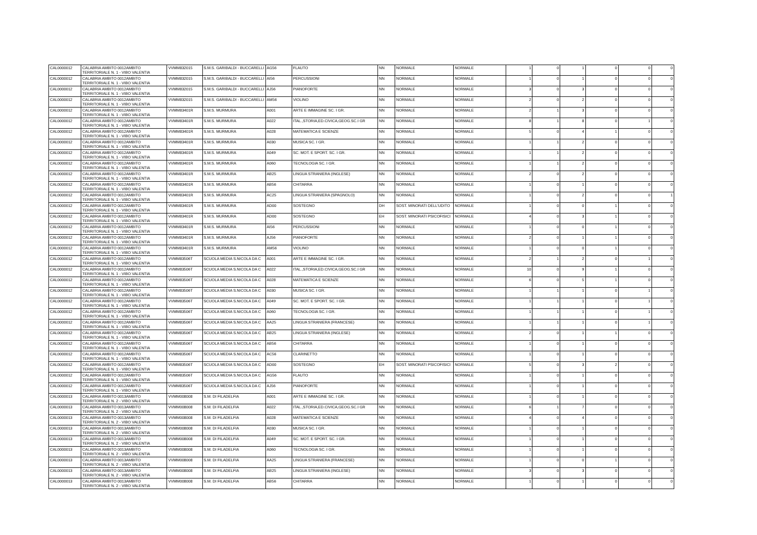| CAL0000012 | CALABRIA AMBITO 0012AMBITO TERRITORIALE N. 1 - VIBO VALENTIA | VVMM832015 | S.M.S. GARIBALDI - BUCCARELLI | AG56 | FLAUTO | NN | NORMALE | NORMALE | 1 | 0 | 1 | 0 | 0 | 0 |
| CAL0000012 | CALABRIA AMBITO 0012AMBITO TERRITORIALE N. 1 - VIBO VALENTIA | VVMM832015 | S.M.S. GARIBALDI - BUCCARELLI | AI56 | PERCUSSIONI | NN | NORMALE | NORMALE | 1 | 0 | 1 | 0 | 0 | 0 |
| CAL0000012 | CALABRIA AMBITO 0012AMBITO TERRITORIALE N. 1 - VIBO VALENTIA | VVMM832015 | S.M.S. GARIBALDI - BUCCARELLI | AJ56 | PIANOFORTE | NN | NORMALE | NORMALE | 3 | 0 | 3 | 0 | 0 | 0 |
| CAL0000012 | CALABRIA AMBITO 0012AMBITO TERRITORIALE N. 1 - VIBO VALENTIA | VVMM832015 | S.M.S. GARIBALDI - BUCCARELLI | AM56 | VIOLINO | NN | NORMALE | NORMALE | 2 | 0 | 2 | 0 | 0 | 0 |
| CAL0000012 | CALABRIA AMBITO 0012AMBITO TERRITORIALE N. 1 - VIBO VALENTIA | VVMM83401R | S.M.S. MURMURA | A001 | ARTE E IMMAGINE SC. I GR. | NN | NORMALE | NORMALE | 2 | 1 | 3 | 0 | 0 | 0 |
| CAL0000012 | CALABRIA AMBITO 0012AMBITO TERRITORIALE N. 1 - VIBO VALENTIA | VVMM83401R | S.M.S. MURMURA | A022 | ITAL.,STORIA,ED.CIVICA,GEOG.SC.I GR | NN | NORMALE | NORMALE | 8 | 1 | 8 | 0 | 1 | 0 |
| CAL0000012 | CALABRIA AMBITO 0012AMBITO TERRITORIALE N. 1 - VIBO VALENTIA | VVMM83401R | S.M.S. MURMURA | A028 | MATEMATICA E SCIENZE | NN | NORMALE | NORMALE | 5 | 0 | 4 | 1 | 0 | 0 |
| CAL0000012 | CALABRIA AMBITO 0012AMBITO TERRITORIALE N. 1 - VIBO VALENTIA | VVMM83401R | S.M.S. MURMURA | A030 | MUSICA SC. I GR. | NN | NORMALE | NORMALE | 1 | 1 | 2 | 0 | 0 | 0 |
| CAL0000012 | CALABRIA AMBITO 0012AMBITO TERRITORIALE N. 1 - VIBO VALENTIA | VVMM83401R | S.M.S. MURMURA | A049 | SC. MOT. E SPORT. SC. I GR. | NN | NORMALE | NORMALE | 1 | 1 | 2 | 0 | 0 | 0 |
| CAL0000012 | CALABRIA AMBITO 0012AMBITO TERRITORIALE N. 1 - VIBO VALENTIA | VVMM83401R | S.M.S. MURMURA | A060 | TECNOLOGIA SC. I GR. | NN | NORMALE | NORMALE | 1 | 1 | 2 | 0 | 0 | 0 |
| CAL0000012 | CALABRIA AMBITO 0012AMBITO TERRITORIALE N. 1 - VIBO VALENTIA | VVMM83401R | S.M.S. MURMURA | AB25 | LINGUA STRANIERA (INGLESE) | NN | NORMALE | NORMALE | 2 | 0 | 2 | 0 | 0 | 0 |
| CAL0000012 | CALABRIA AMBITO 0012AMBITO TERRITORIALE N. 1 - VIBO VALENTIA | VVMM83401R | S.M.S. MURMURA | AB56 | CHITARRA | NN | NORMALE | NORMALE | 1 | 0 | 1 | 0 | 0 | 0 |
| CAL0000012 | CALABRIA AMBITO 0012AMBITO TERRITORIALE N. 1 - VIBO VALENTIA | VVMM83401R | S.M.S. MURMURA | AC25 | LINGUA STRANIERA (SPAGNOLO) | NN | NORMALE | NORMALE | 1 | 0 | 2 | 0 | 0 | 1 |
| CAL0000012 | CALABRIA AMBITO 0012AMBITO TERRITORIALE N. 1 - VIBO VALENTIA | VVMM83401R | S.M.S. MURMURA | AD00 | SOSTEGNO | DH | SOST. MINORATI DELL'UDITO | NORMALE | 1 | 0 | 0 | 1 | 0 | 0 |
| CAL0000012 | CALABRIA AMBITO 0012AMBITO TERRITORIALE N. 1 - VIBO VALENTIA | VVMM83401R | S.M.S. MURMURA | AD00 | SOSTEGNO | EH | SOST. MINORATI PSICOFISICI | NORMALE | 4 | 0 | 3 | 1 | 0 | 0 |
| CAL0000012 | CALABRIA AMBITO 0012AMBITO TERRITORIALE N. 1 - VIBO VALENTIA | VVMM83401R | S.M.S. MURMURA | AI56 | PERCUSSIONI | NN | NORMALE | NORMALE | 1 | 0 | 0 | 1 | 0 | 0 |
| CAL0000012 | CALABRIA AMBITO 0012AMBITO TERRITORIALE N. 1 - VIBO VALENTIA | VVMM83401R | S.M.S. MURMURA | AJ56 | PIANOFORTE | NN | NORMALE | NORMALE | 2 | 0 | 1 | 1 | 0 | 0 |
| CAL0000012 | CALABRIA AMBITO 0012AMBITO TERRITORIALE N. 1 - VIBO VALENTIA | VVMM83401R | S.M.S. MURMURA | AM56 | VIOLINO | NN | NORMALE | NORMALE | 1 | 0 | 0 | 1 | 0 | 0 |
| CAL0000012 | CALABRIA AMBITO 0012AMBITO TERRITORIALE N. 1 - VIBO VALENTIA | VVMM83506T | SCUOLA MEDIA S.NICOLA DA C | A001 | ARTE E IMMAGINE SC. I GR. | NN | NORMALE | NORMALE | 2 | 1 | 2 | 0 | 1 | 0 |
| CAL0000012 | CALABRIA AMBITO 0012AMBITO TERRITORIALE N. 1 - VIBO VALENTIA | VVMM83506T | SCUOLA MEDIA S.NICOLA DA C | A022 | ITAL.,STORIA,ED.CIVICA,GEOG.SC.I GR | NN | NORMALE | NORMALE | 10 | 0 | 9 | 1 | 0 | 0 |
| CAL0000012 | CALABRIA AMBITO 0012AMBITO TERRITORIALE N. 1 - VIBO VALENTIA | VVMM83506T | SCUOLA MEDIA S.NICOLA DA C | A028 | MATEMATICA E SCIENZE | NN | NORMALE | NORMALE | 6 | 0 | 5 | 1 | 0 | 0 |
| CAL0000012 | CALABRIA AMBITO 0012AMBITO TERRITORIALE N. 1 - VIBO VALENTIA | VVMM83506T | SCUOLA MEDIA S.NICOLA DA C | A030 | MUSICA SC. I GR. | NN | NORMALE | NORMALE | 1 | 1 | 1 | 0 | 1 | 0 |
| CAL0000012 | CALABRIA AMBITO 0012AMBITO TERRITORIALE N. 1 - VIBO VALENTIA | VVMM83506T | SCUOLA MEDIA S.NICOLA DA C | A049 | SC. MOT. E SPORT. SC. I GR. | NN | NORMALE | NORMALE | 1 | 1 | 1 | 0 | 1 | 0 |
| CAL0000012 | CALABRIA AMBITO 0012AMBITO TERRITORIALE N. 1 - VIBO VALENTIA | VVMM83506T | SCUOLA MEDIA S.NICOLA DA C | A060 | TECNOLOGIA SC. I GR. | NN | NORMALE | NORMALE | 1 | 1 | 1 | 0 | 1 | 0 |
| CAL0000012 | CALABRIA AMBITO 0012AMBITO TERRITORIALE N. 1 - VIBO VALENTIA | VVMM83506T | SCUOLA MEDIA S.NICOLA DA C | AA25 | LINGUA STRANIERA (FRANCESE) | NN | NORMALE | NORMALE | 1 | 1 | 1 | 0 | 1 | 0 |
| CAL0000012 | CALABRIA AMBITO 0012AMBITO TERRITORIALE N. 1 - VIBO VALENTIA | VVMM83506T | SCUOLA MEDIA S.NICOLA DA C | AB25 | LINGUA STRANIERA (INGLESE) | NN | NORMALE | NORMALE | 2 | 0 | 1 | 1 | 0 | 0 |
| CAL0000012 | CALABRIA AMBITO 0012AMBITO TERRITORIALE N. 1 - VIBO VALENTIA | VVMM83506T | SCUOLA MEDIA S.NICOLA DA C | AB56 | CHITARRA | NN | NORMALE | NORMALE | 1 | 0 | 1 | 0 | 0 | 0 |
| CAL0000012 | CALABRIA AMBITO 0012AMBITO TERRITORIALE N. 1 - VIBO VALENTIA | VVMM83506T | SCUOLA MEDIA S.NICOLA DA C | AC56 | CLARINETTO | NN | NORMALE | NORMALE | 1 | 0 | 1 | 0 | 0 | 0 |
| CAL0000012 | CALABRIA AMBITO 0012AMBITO TERRITORIALE N. 1 - VIBO VALENTIA | VVMM83506T | SCUOLA MEDIA S.NICOLA DA C | AD00 | SOSTEGNO | EH | SOST. MINORATI PSICOFISICI | NORMALE | 5 | 0 | 3 | 2 | 0 | 0 |
| CAL0000012 | CALABRIA AMBITO 0012AMBITO TERRITORIALE N. 1 - VIBO VALENTIA | VVMM83506T | SCUOLA MEDIA S.NICOLA DA C | AG56 | FLAUTO | NN | NORMALE | NORMALE | 1 | 0 | 1 | 0 | 0 | 0 |
| CAL0000012 | CALABRIA AMBITO 0012AMBITO TERRITORIALE N. 1 - VIBO VALENTIA | VVMM83506T | SCUOLA MEDIA S.NICOLA DA C | AJ56 | PIANOFORTE | NN | NORMALE | NORMALE | 1 | 0 | 1 | 0 | 0 | 0 |
| CAL0000013 | CALABRIA AMBITO 0013AMBITO TERRITORIALE N. 2 - VIBO VALENTIA | VVMM008008 | S.M. DI FILADELFIA | A001 | ARTE E IMMAGINE SC. I GR. | NN | NORMALE | NORMALE | 1 | 0 | 1 | 0 | 0 | 0 |
| CAL0000013 | CALABRIA AMBITO 0013AMBITO TERRITORIALE N. 2 - VIBO VALENTIA | VVMM008008 | S.M. DI FILADELFIA | A022 | ITAL.,STORIA,ED.CIVICA,GEOG.SC.I GR | NN | NORMALE | NORMALE | 6 | 1 | 7 | 0 | 0 | 0 |
| CAL0000013 | CALABRIA AMBITO 0013AMBITO TERRITORIALE N. 2 - VIBO VALENTIA | VVMM008008 | S.M. DI FILADELFIA | A028 | MATEMATICA E SCIENZE | NN | NORMALE | NORMALE | 4 | 0 | 4 | 0 | 0 | 0 |
| CAL0000013 | CALABRIA AMBITO 0013AMBITO TERRITORIALE N. 2 - VIBO VALENTIA | VVMM008008 | S.M. DI FILADELFIA | A030 | MUSICA SC. I GR. | NN | NORMALE | NORMALE | 1 | 0 | 1 | 0 | 0 | 0 |
| CAL0000013 | CALABRIA AMBITO 0013AMBITO TERRITORIALE N. 2 - VIBO VALENTIA | VVMM008008 | S.M. DI FILADELFIA | A049 | SC. MOT. E SPORT. SC. I GR. | NN | NORMALE | NORMALE | 1 | 0 | 1 | 0 | 0 | 0 |
| CAL0000013 | CALABRIA AMBITO 0013AMBITO TERRITORIALE N. 2 - VIBO VALENTIA | VVMM008008 | S.M. DI FILADELFIA | A060 | TECNOLOGIA SC. I GR. | NN | NORMALE | NORMALE | 1 | 0 | 1 | 0 | 0 | 0 |
| CAL0000013 | CALABRIA AMBITO 0013AMBITO TERRITORIALE N. 2 - VIBO VALENTIA | VVMM008008 | S.M. DI FILADELFIA | AA25 | LINGUA STRANIERA (FRANCESE) | NN | NORMALE | NORMALE | 1 | 0 | 0 | 1 | 0 | 0 |
| CAL0000013 | CALABRIA AMBITO 0013AMBITO TERRITORIALE N. 2 - VIBO VALENTIA | VVMM008008 | S.M. DI FILADELFIA | AB25 | LINGUA STRANIERA (INGLESE) | NN | NORMALE | NORMALE | 3 | 0 | 3 | 0 | 0 | 0 |
| CAL0000013 | CALABRIA AMBITO 0013AMBITO TERRITORIALE N. 2 - VIBO VALENTIA | VVMM008008 | S.M. DI FILADELFIA | AB56 | CHITARRA | NN | NORMALE | NORMALE | 1 | 0 | 1 | 0 | 0 | 0 |